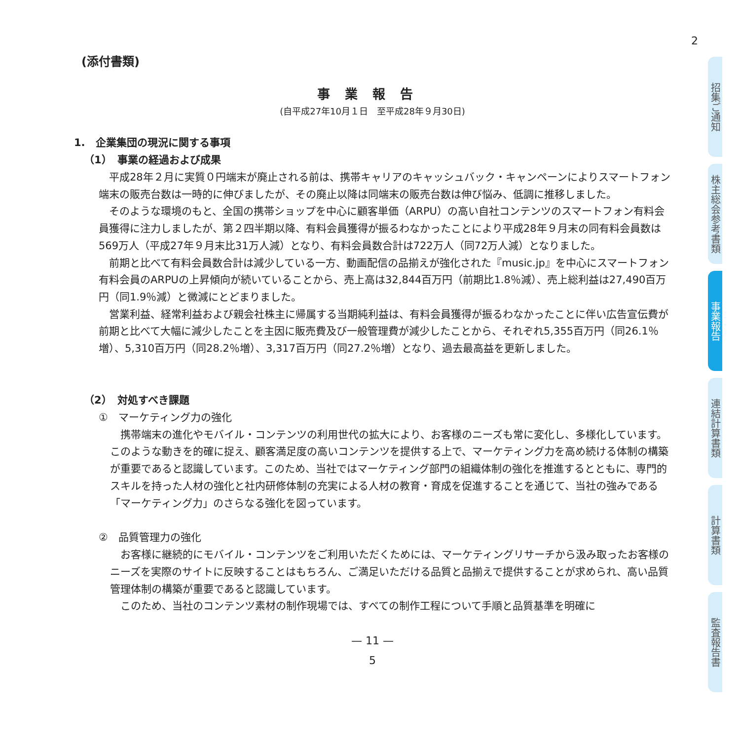2
(添付書類)
事業報告
(自平成27年10月１日　至平成28年９月30日)
1.　企業集団の現況に関する事項
（1）　事業の経過および成果
平成28年２月に実質０円端末が廃止される前は、携帯キャリアのキャッシュバック・キャンペーンによりスマートフォン端末の販売台数は一時的に伸びましたが、その廃止以降は同端末の販売台数は伸び悩み、低調に推移しました。
そのような環境のもと、全国の携帯ショップを中心に顧客単価（ARPU）の高い自社コンテンツのスマートフォン有料会員獲得に注力しましたが、第２四半期以降、有料会員獲得が振るわなかったことにより平成28年９月末の同有料会員数は569万人（平成27年９月末比31万人減）となり、有料会員数合計は722万人（同72万人減）となりました。
前期と比べて有料会員数合計は減少している一方、動画配信の品揃えが強化された『music.jp』を中心にスマートフォン有料会員のARPUの上昇傾向が続いていることから、売上高は32,844百万円（前期比1.8％減）、売上総利益は27,490百万円（同1.9％減）と微減にとどまりました。
営業利益、経常利益および親会社株主に帰属する当期純利益は、有料会員獲得が振るわなかったことに伴い広告宣伝費が前期と比べて大幅に減少したことを主因に販売費及び一般管理費が減少したことから、それぞれ5,355百万円（同26.1％増）、5,310百万円（同28.2％増）、3,317百万円（同27.2％増）となり、過去最高益を更新しました。
（2）　対処すべき課題
①　マーケティング力の強化
携帯端末の進化やモバイル・コンテンツの利用世代の拡大により、お客様のニーズも常に変化し、多様化しています。このような動きを的確に捉え、顧客満足度の高いコンテンツを提供する上で、マーケティング力を高め続ける体制の構築が重要であると認識しています。このため、当社ではマーケティング部門の組織体制の強化を推進するとともに、専門的スキルを持った人材の強化と社内研修体制の充実による人材の教育・育成を促進することを通じて、当社の強みである「マーケティング力」のさらなる強化を図っています。
②　品質管理力の強化
お客様に継続的にモバイル・コンテンツをご利用いただくためには、マーケティングリサーチから汲み取ったお客様のニーズを実際のサイトに反映することはもちろん、ご満足いただける品質と品揃えで提供することが求められ、高い品質管理体制の構築が重要であると認識しています。
このため、当社のコンテンツ素材の制作現場では、すべての制作工程について手順と品質基準を明確に
— 11 —
5
招集ご通知
株主総会参考書類
事業報告
連結計算書類
計算書類
監査報告書